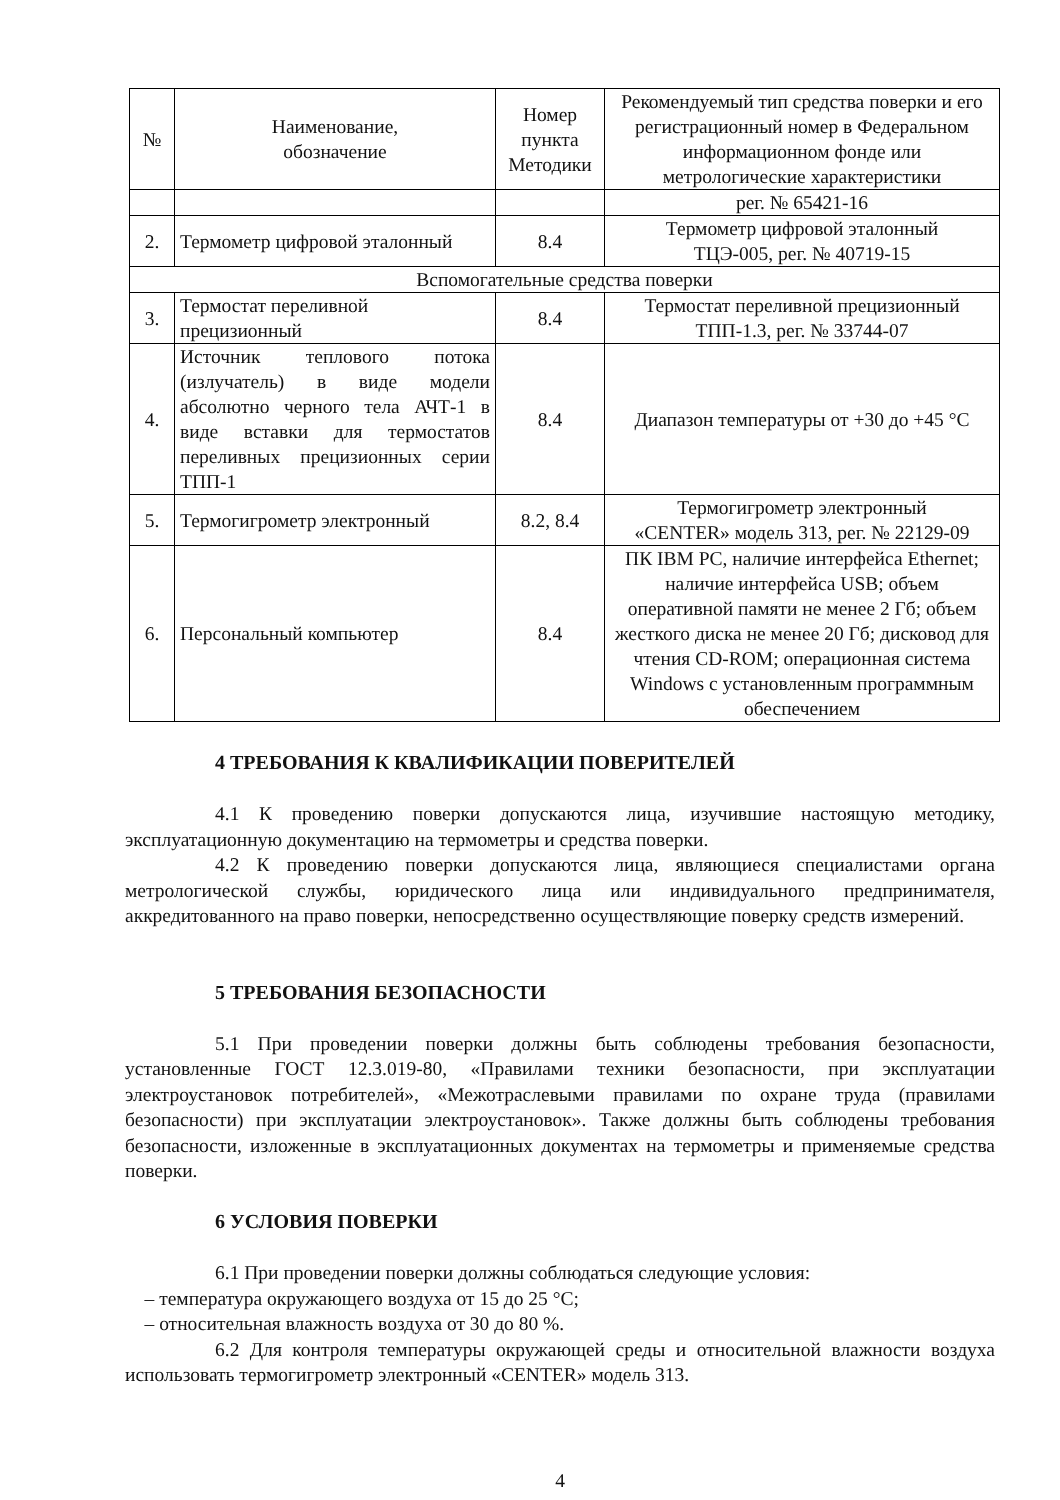| № | Наименование, обозначение | Номер пункта Методики | Рекомендуемый тип средства поверки и его регистрационный номер в Федеральном информационном фонде или метрологические характеристики |
| --- | --- | --- | --- |
| | | | рег. № 65421-16 |
| 2. | Термометр цифровой эталонный | 8.4 | Термометр цифровой эталонный ТЦЭ-005, рег. № 40719-15 |
| Вспомогательные средства поверки | | | |
| 3. | Термостат переливной прецизионный | 8.4 | Термостат переливной прецизионный ТПП-1.3, рег. № 33744-07 |
| 4. | Источник теплового потока (излучатель) в виде модели абсолютно черного тела АЧТ-1 в виде вставки для термостатов переливных прецизионных серии ТПП-1 | 8.4 | Диапазон температуры от +30 до +45 °С |
| 5. | Термогигрометр электронный | 8.2, 8.4 | Термогигрометр электронный «CENTER» модель 313, рег. № 22129-09 |
| 6. | Персональный компьютер | 8.4 | ПК IBM PC, наличие интерфейса Ethernet; наличие интерфейса USB; объем оперативной памяти не менее 2 Гб; объем жесткого диска не менее 20 Гб; дисковод для чтения CD-ROM; операционная система Windows с установленным программным обеспечением |
4 ТРЕБОВАНИЯ К КВАЛИФИКАЦИИ ПОВЕРИТЕЛЕЙ
4.1 К проведению поверки допускаются лица, изучившие настоящую методику, эксплуатационную документацию на термометры и средства поверки.
4.2 К проведению поверки допускаются лица, являющиеся специалистами органа метрологической службы, юридического лица или индивидуального предпринимателя, аккредитованного на право поверки, непосредственно осуществляющие поверку средств измерений.
5 ТРЕБОВАНИЯ БЕЗОПАСНОСТИ
5.1 При проведении поверки должны быть соблюдены требования безопасности, установленные ГОСТ 12.3.019-80, «Правилами техники безопасности, при эксплуатации электроустановок потребителей», «Межотраслевыми правилами по охране труда (правилами безопасности) при эксплуатации электроустановок». Также должны быть соблюдены требования безопасности, изложенные в эксплуатационных документах на термометры и применяемые средства поверки.
6 УСЛОВИЯ ПОВЕРКИ
6.1 При проведении поверки должны соблюдаться следующие условия:
– температура окружающего воздуха от 15 до 25 °С;
– относительная влажность воздуха от 30 до 80 %.
6.2 Для контроля температуры окружающей среды и относительной влажности воздуха использовать термогигрометр электронный «CENTER» модель 313.
4